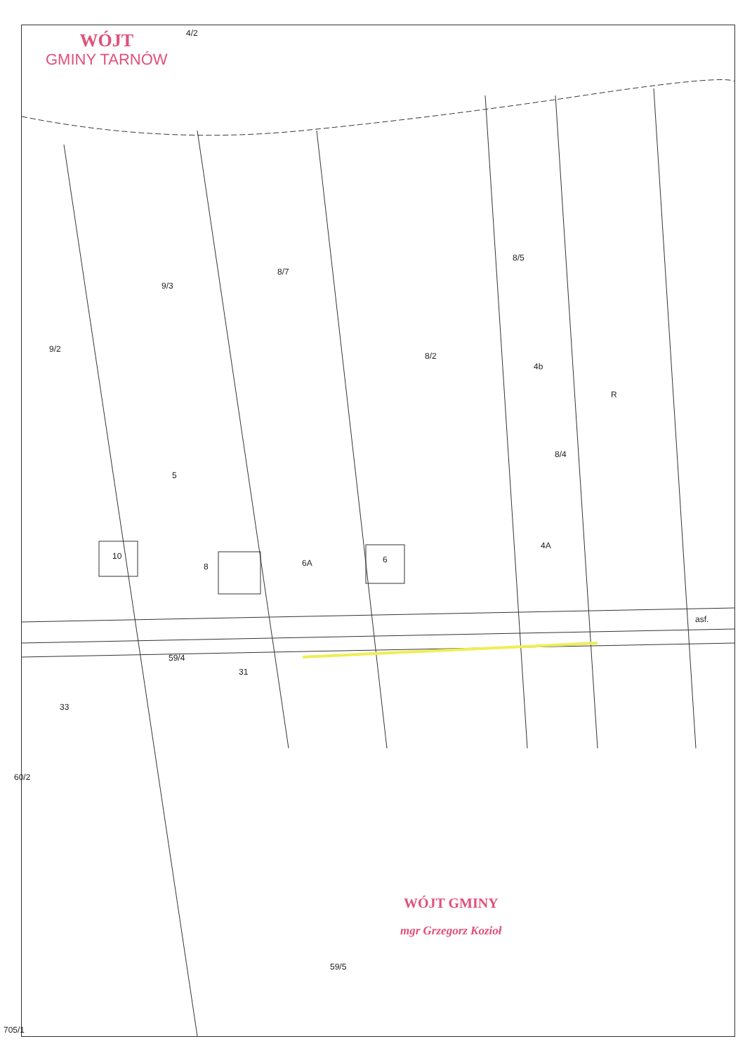WÓJT
GMINY TARNÓW
WÓJT GMINY
mgr Grzegorz Kozioł
9/2
9/3
8/7
8/2
8/5
8/4
5
8
10
6A 6
4A
4b
R
asf.
59/4
31
33
60/2
59/5
4/2
705/1